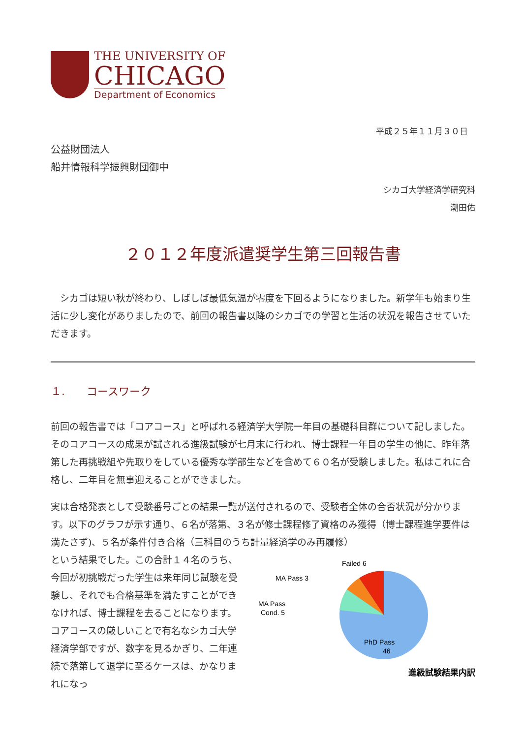THE UNIVERSITY OF
CHICAGO
Department of Economics
平成２５年１１月３０日
公益財団法人
船井情報科学振興財団御中
シカゴ大学経済学研究科
潮田佑
２０１２年度派遣奨学生第三回報告書
　シカゴは短い秋が終わり、しばしば最低気温が零度を下回るようになりました。新学年も始まり生活に少し変化がありましたので、前回の報告書以降のシカゴでの学習と生活の状況を報告させていただきます。
１.　　コースワーク
前回の報告書では「コアコース」と呼ばれる経済学大学院一年目の基礎科目群について記しました。そのコアコースの成果が試される進級試験が七月末に行われ、博士課程一年目の学生の他に、昨年落第した再挑戦組や先取りをしている優秀な学部生などを含めて６０名が受験しました。私はこれに合格し、二年目を無事迎えることができました。
実は合格発表として受験番号ごとの結果一覧が送付されるので、受験者全体の合否状況が分かります。以下のグラフが示す通り、６名が落第、３名が修士課程修了資格のみ獲得（博士課程進学要件は満たさず)、５名が条件付き合格（三科目のうち計量経済学のみ再履修）
という結果でした。この合計１４名のうち、今回が初挑戦だった学生は来年同じ試験を受験し、それでも合格基準を満たすことができなければ、博士課程を去ることになります。コアコースの厳しいことで有名なシカゴ大学経済学部ですが、数字を見るかぎり、二年連続で落第して退学に至るケースは、かなりまれになっ
Failed 6
MA Pass 3
MA Pass
Cond. 5
PhD Pass
46
進級試験結果内訳